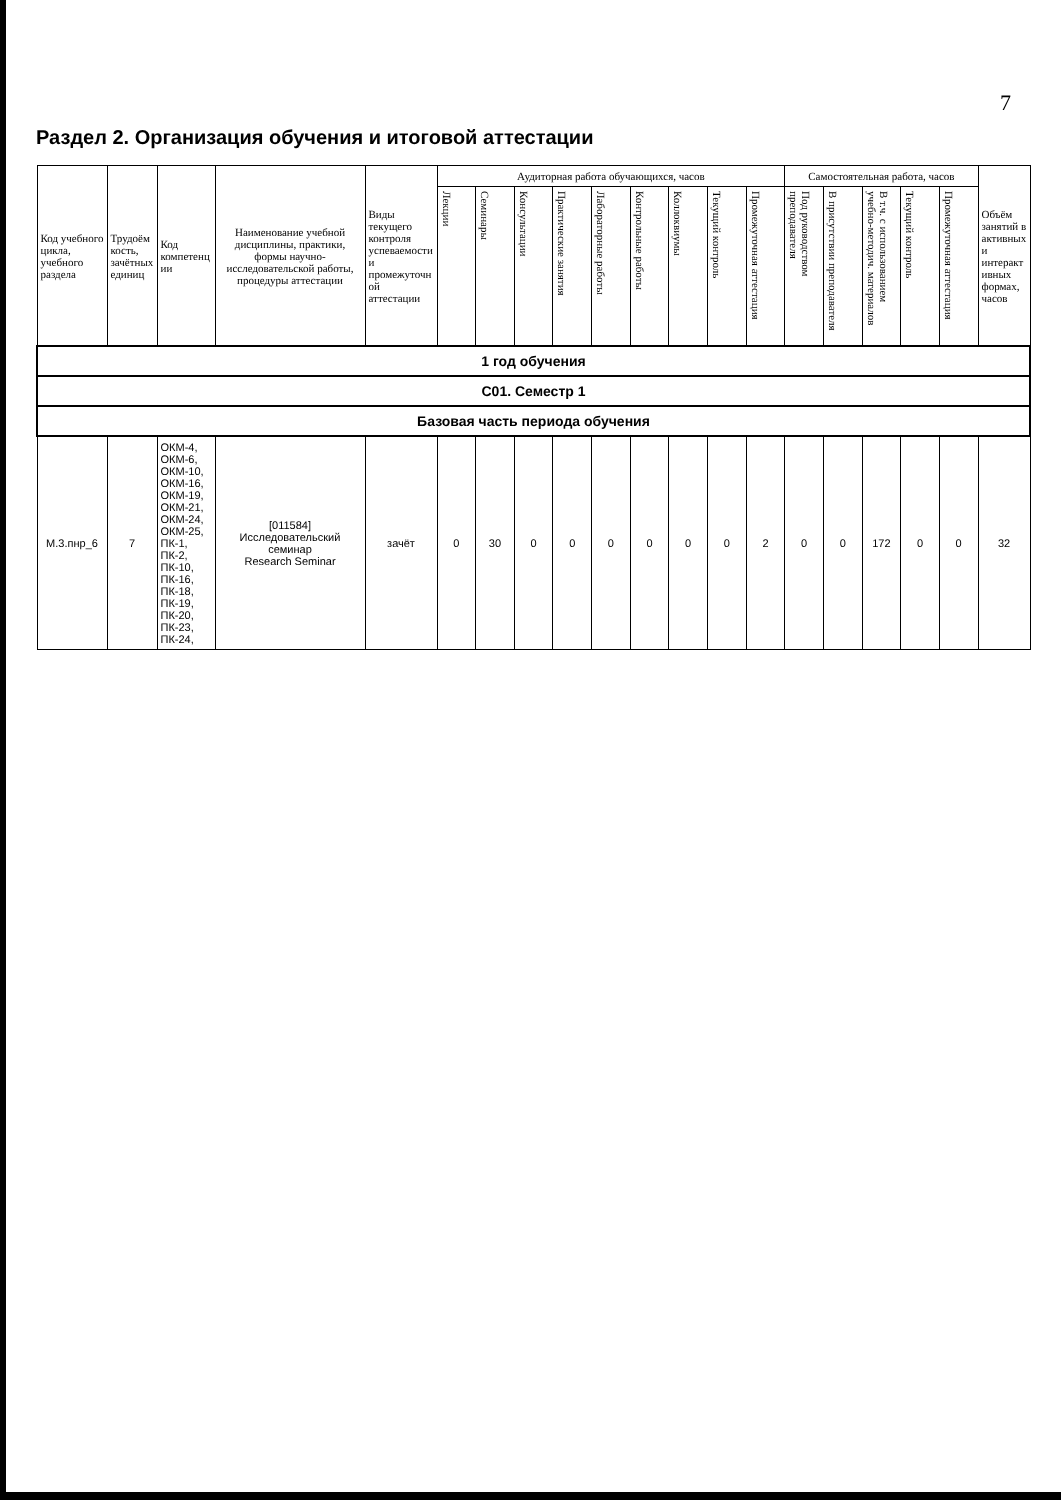7
Раздел 2. Организация обучения и итоговой аттестации
| Код учебного цикла, учебного раздела | Трудоёмкость, зачётных единиц | Код компетенции | Наименование учебной дисциплины, практики, формы научно-исследовательской работы, процедуры аттестации | Виды текущего контроля успеваемости и промежуточной аттестации | Аудиторная работа обучающихся, часов | | | | | | | | | Самостоятельная работа, часов | | | | | Объём занятий в активных и интерактивных формах, часов |
| --- | --- | --- | --- | --- | --- | --- | --- | --- | --- | --- | --- | --- | --- | --- | --- | --- | --- | --- | --- |
| | | | | | Лекции | Семинары | Консультации | Практические занятия | Лабораторные работы | Контрольные работы | Коллоквиумы | Текущий контроль | Промежуточная аттестация | Под руководством преподавателя | В присутствии преподавателя | В т.ч. с использованием учебно-методич. материалов | Текущий контроль | Промежуточная аттестация | |
| 1 год обучения | | | | | | | | | | | | | | | | | | | |
| C01. Семестр 1 | | | | | | | | | | | | | | | | | | | |
| Базовая часть периода обучения | | | | | | | | | | | | | | | | | | | |
| М.3.пнр_6 | 7 | ОКМ-4, ОКМ-6, ОКМ-10, ОКМ-16, ОКМ-19, ОКМ-21, ОКМ-24, ОКМ-25, ПК-1, ПК-2, ПК-10, ПК-16, ПК-18, ПК-19, ПК-20, ПК-23, ПК-24, | [011584] Исследовательский семинар Research Seminar | зачёт | 0 | 30 | 0 | 0 | 0 | 0 | 0 | 0 | 2 | 0 | 0 | 172 | 0 | 0 | 32 |